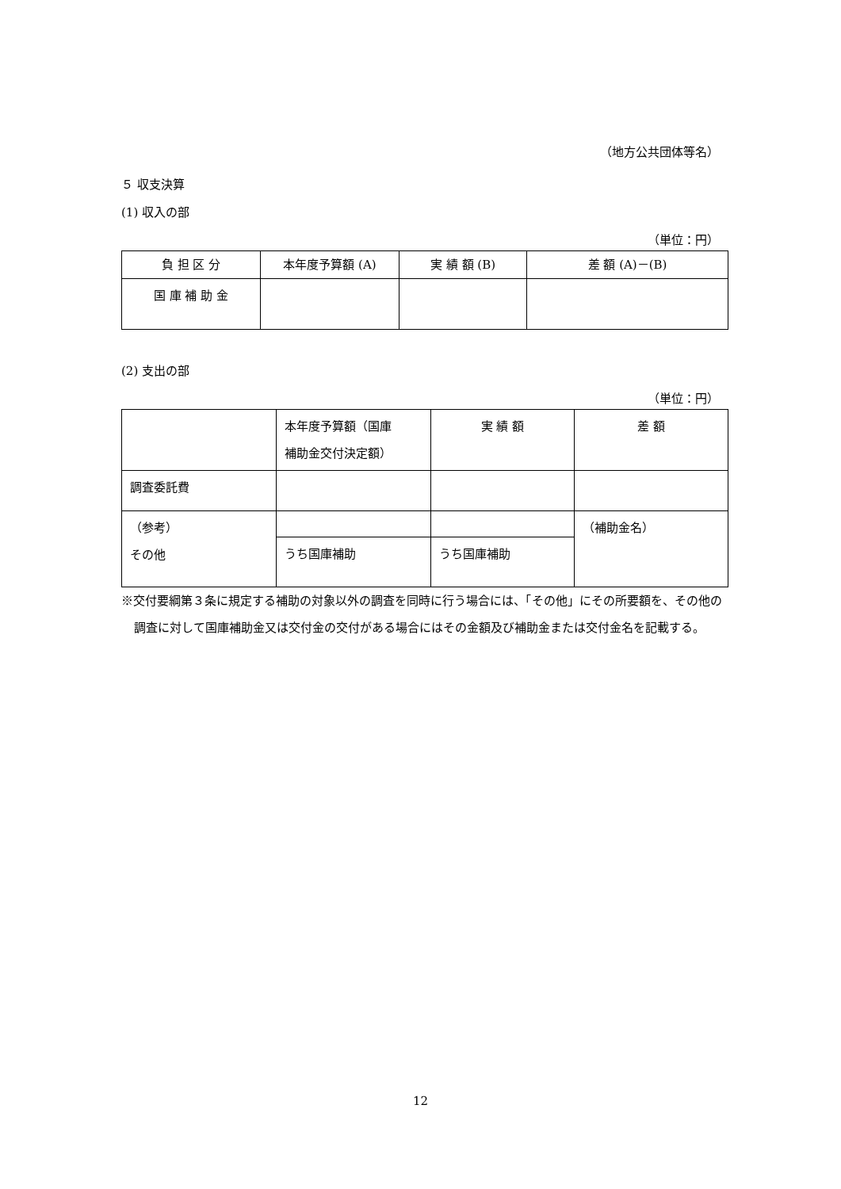（地方公共団体等名）
５ 収支決算
(1) 収入の部
（単位：円）
| 負 担 区 分 | 本年度予算額 (A) | 実 績 額 (B) | 差 額 (A)－(B) |
| 国 庫 補 助 金 | | | |
(2) 支出の部
（単位：円）
| | 本年度予算額（国庫 補助金交付決定額） | 実 績 額 | 差 額 |
| 調査委託費 | | | |
| （参考） その他 | | | （補助金名） |
| | うち国庫補助 | うち国庫補助 | |
※交付要綱第３条に規定する補助の対象以外の調査を同時に行う場合には、「その他」にその所要額を、その他の調査に対して国庫補助金又は交付金の交付がある場合にはその金額及び補助金または交付金名を記載する。
12